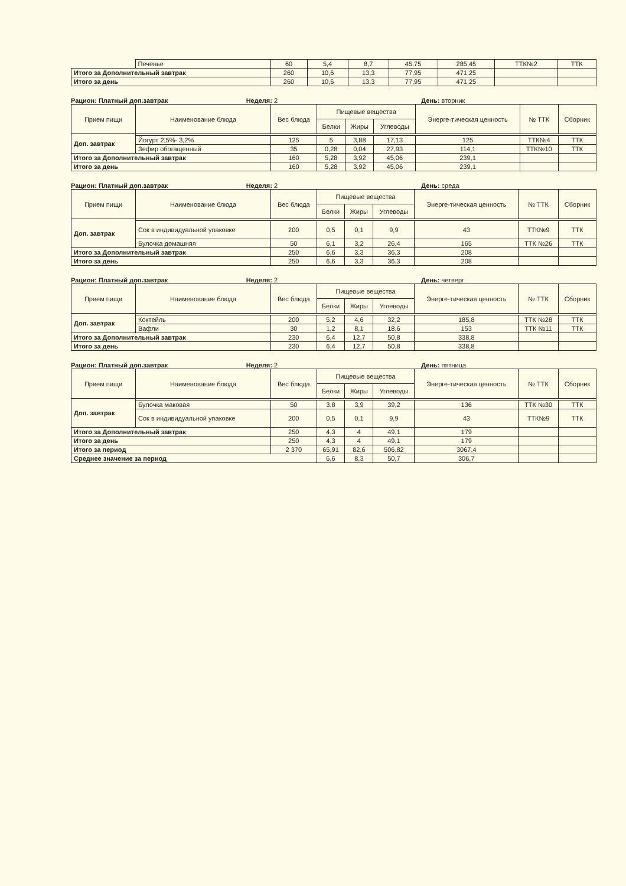| | Печенье | 60 | 5,4 | 8,7 | 45,75 | 285,45 | ТТК№2 | ТТК |
| Итого за Дополнительный завтрак | | 260 | 10,6 | 13,3 | 77,95 | 471,25 | | |
| Итого за день | | 260 | 10,6 | 13,3 | 77,95 | 471,25 | | |
Рацион: Платный доп.завтрак Неделя: 2 День: вторник
| Прием пищи | Наименование блюда | Вес блюда | Пищевые вещества | | | Энерге-тическая ценность | № ТТК | Сборник |
| --- | --- | --- | --- | --- | --- | --- | --- | --- |
| | | | Белки | Жиры | Углеводы | | | |
| Доп. завтрак | | | | | | | | |
| | Йогурт 2,5%- 3,2% | 125 | 5 | 3,88 | 17,13 | 125 | ТТК№4 | ТТК |
| | Зефир обогащенный | 35 | 0,28 | 0,04 | 27,93 | 114,1 | ТТК№10 | ТТК |
| Итого за Дополнительный завтрак | | 160 | 5,28 | 3,92 | 45,06 | 239,1 | | |
| Итого за день | | 160 | 5,28 | 3,92 | 45,06 | 239,1 | | |
Рацион: Платный доп.завтрак Неделя: 2 День: среда
| Прием пищи | Наименование блюда | Вес блюда | Пищевые вещества | | | Энерге-тическая ценность | № ТТК | Сборник |
| --- | --- | --- | --- | --- | --- | --- | --- | --- |
| | | | Белки | Жиры | Углеводы | | | |
| Доп. завтрак | | | | | | | | |
| | Сок в индивидуальной упаковке | 200 | 0,5 | 0,1 | 9,9 | 43 | ТТК№9 | ТТК |
| | Булочка домашняя | 50 | 6,1 | 3,2 | 26,4 | 165 | ТТК №26 | ТТК |
| Итого за Дополнительный завтрак | | 250 | 6,6 | 3,3 | 36,3 | 208 | | |
| Итого за день | | 250 | 6,6 | 3,3 | 36,3 | 208 | | |
Рацион: Платный доп.завтрак Неделя: 2 День: четверг
| Прием пищи | Наименование блюда | Вес блюда | Пищевые вещества | | | Энерге-тическая ценность | № ТТК | Сборник |
| --- | --- | --- | --- | --- | --- | --- | --- | --- |
| | | | Белки | Жиры | Углеводы | | | |
| Доп. завтрак | | | | | | | | |
| | Коктейль | 200 | 5,2 | 4,6 | 32,2 | 185,8 | ТТК №28 | ТТК |
| | Вафли | 30 | 1,2 | 8,1 | 18,6 | 153 | ТТК №11 | ТТК |
| Итого за Дополнительный завтрак | | 230 | 6,4 | 12,7 | 50,8 | 338,8 | | |
| Итого за день | | 230 | 6,4 | 12,7 | 50,8 | 338,8 | | |
Рацион: Платный доп.завтрак Неделя: 2 День: пятница
| Прием пищи | Наименование блюда | Вес блюда | Пищевые вещества | | | Энерге-тическая ценность | № ТТК | Сборник |
| --- | --- | --- | --- | --- | --- | --- | --- | --- |
| | | | Белки | Жиры | Углеводы | | | |
| Доп. завтрак | | | | | | | | |
| | Булочка маковая | 50 | 3,8 | 3,9 | 39,2 | 136 | ТТК №30 | ТТК |
| | Сок в индивидуальной упаковке | 200 | 0,5 | 0,1 | 9,9 | 43 | ТТК№9 | ТТК |
| Итого за Дополнительный завтрак | | 250 | 4,3 | 4 | 49,1 | 179 | | |
| Итого за день | | 250 | 4,3 | 4 | 49,1 | 179 | | |
| Итого за период | | 2 370 | 65,91 | 82,6 | 506,82 | 3067,4 | | |
| Среднее значение за период | | | 6,6 | 8,3 | 50,7 | 306,7 | | |